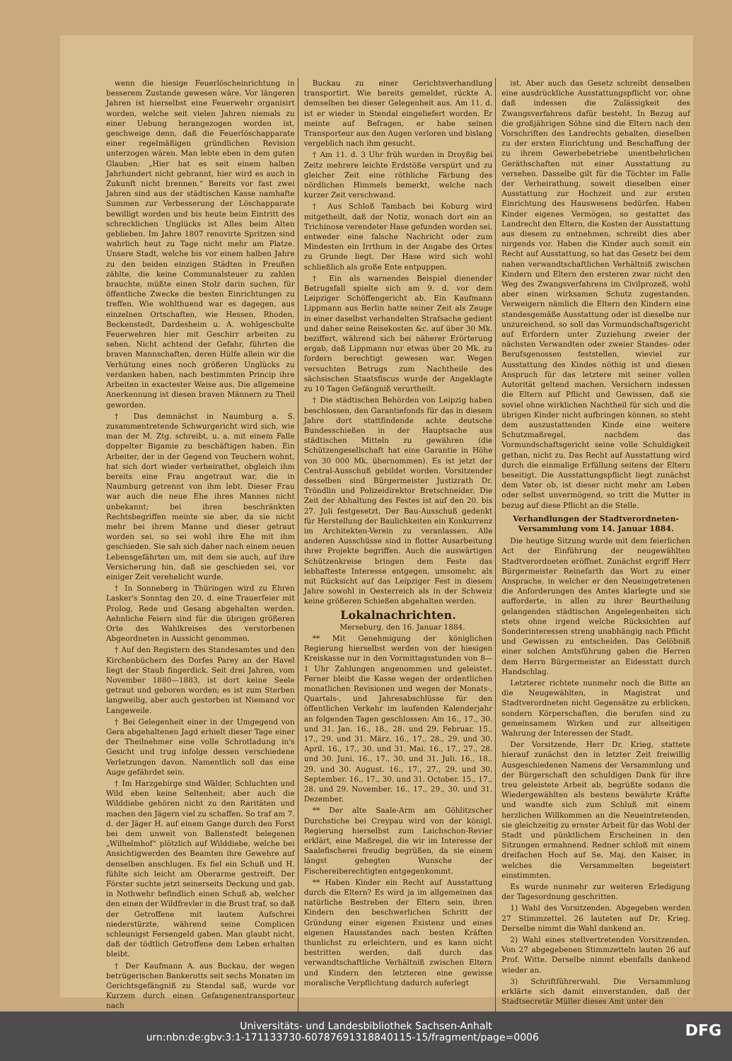wenn die hiesige Feuerlöscheinrichtung in besserem Zustande gewesen wäre. Vor längeren Jahren ist hierselbst eine Feuerwehr organisirt worden, welche seit vielen Jahren niemals zu einer Uebung herangezogen worden ist, geschweige denn, daß die Feuerlöschapparate einer regelmäßigen gründlichen Revision unterzogen wären. Man lebte eben in dem guten Glauben: „Hier hat es seit einem halben Jahrhundert nicht gebrannt, hier wird es auch in Zukunft nicht brennen.“ Bereits vor fast zwei Jahren sind aus der städtischen Kasse namhafte Summen zur Verbesserung der Löschapparate bewilligt worden und bis heute beim Eintritt des schrecklichen Unglücks ist Alles beim Alten geblieben. Im Jahre 1807 renovirte Spritzen sind wahrlich heut zu Tage nicht mehr am Platze. Unsere Stadt, welche bis vor einem halben Jahre zu den beiden einzigen Städten in Preußen zählte, die keine Communalsteuer zu zahlen brauchte, müßte einen Stolz darin suchen, für öffentliche Zwecke die besten Einrichtungen zu treffen. Wie wohlthuend war es dagegen, aus einzelnen Ortschaften, wie Hessen, Rhoden, Beckenstedt, Dardesheim u. A. wohlgeschulte Feuerwehren hier mit Geschirr arbeiten zu sehen. Nicht achtend der Gefahr, führten die braven Mannschaften, deren Hülfe allein wir die Verhütung eines noch größeren Unglücks zu verdanken haben, nach bestimmten Princip ihre Arbeiten in exactester Weise aus. Die allgemeine Anerkennung ist diesen braven Männern zu Theil geworden.
† Das demnächst in Naumburg a. S. zusammentretende Schwurgericht wird sich, wie man der M. Ztg. schreibt, u. a. mit einem Falle doppelter Bigamie zu beschäftigen haben. Ein Arbeiter, der in der Gegend von Teuchern wohnt, hat sich dort wieder verheirathet, obgleich ihm bereits eine Frau angetraut war, die in Naumburg getrennt von ihm lebt. Dieser Frau war auch die neue Ehe ihres Mannes nicht unbekannt; bei ihren beschränkten Rechtsbegriffen meinte sie aber, da sie nicht mehr bei ihrem Manne und dieser getraut worden sei, so sei wohl ihre Ehe mit ihm geschieden. Sie sah sich daher nach einem neuen Lebensgefährten um, mit dem sie auch, auf ihre Versicherung hin, daß sie geschieden sei, vor einiger Zeit verehelicht wurde.
† In Sonneberg in Thüringen wird zu Ehren Lasker's Sonntag den 20. d. eine Trauerfeier mit Prolog, Rede und Gesang abgehalten werden. Aehnliche Feiern sind für die übrigen größeren Orte des Wahlkreises des verstorbenen Abgeordneten in Aussicht genommen.
† Auf den Registern des Standesamtes und den Kirchenbüchern des Dorfes Parey an der Havel liegt der Staub fingerdick. Seit drei Jahren, vom November 1880—1883, ist dort keine Seele getraut und geboren worden; es ist zum Sterben langweilig, aber auch gestorben ist Niemand vor Langeweile.
† Bei Gelegenheit einer in der Umgegend von Gera abgehaltenen Jagd erhielt dieser Tage einer der Theilnehmer eine volle Schrotladung in's Gesicht und trug infolge dessen verschiedene Verletzungen davon. Namentlich soll das eine Auge gefährdet sein.
† Im Harzgebirge sind Wälder, Schluchten und Wild eben keine Seltenheit; aber auch die Wilddiebe gehören nicht zu den Raritäten und machen den Jägern viel zu schaffen. So traf am 7. d. der Jäger H. auf einem Gange durch den Forst bei dem unweit von Ballenstedt belegenen „Wilhelmhof“ plötzlich auf Wilddiebe, welche bei Ansichtigwerden des Beamten ihre Gewehre auf denselben anschlugen. Es fiel ein Schuß und H. fühlte sich leicht am Oberarme gestreift. Der Förster suchte jetzt seinerseits Deckung und gab, in Nothwehr befindlich einen Schuß ab, welcher den einen der Wildfrevler in die Brust traf, so daß der Getroffene mit lautem Aufschrei niederstürzte, während seine Complicen schleunigst Fersengeld gaben. Man glaubt nicht, daß der tödtlich Getroffene dem Leben erhalten bleibt.
† Der Kaufmann A. aus Buckau, der wegen betrügerischen Bankerotts seit sechs Monaten im Gerichtsgefängniß zu Stendal saß, wurde vor Kurzem durch einen Gefangenentransporteur nach
Buckau zu einer Gerichtsverhandlung transportirt. Wie bereits gemeldet, rückte A. demselben bei dieser Gelegenheit aus. Am 11. d. ist er wieder in Stendal eingeliefert worden. Er meinte auf Befragen, er habe seinen Transporteur aus den Augen verloren und bislang vergeblich nach ihm gesucht.
† Am 11. d. 3 Uhr früh wurden in Droyßig bei Zeitz mehrere leichte Erdstöße verspürt und zu gleicher Zeit eine röthliche Färbung des nördlichen Himmels bemerkt, welche nach kurzer Zeit verschwand.
† Aus Schloß Tambach bei Koburg wird mitgetheilt, daß der Notiz, wonach dort ein an Trichinose verendeter Hase gefunden worden sei, entweder eine falsche Nachricht oder zum Mindesten ein Irrthum in der Angabe des Ortes zu Grunde liegt. Der Hase wird sich wohl schließlich als große Ente entpuppen.
† Ein als warnendes Beispiel dienender Betrugsfall spielte sich am 9. d. vor dem Leipziger Schöffengericht ab. Ein Kaufmann Lippmann aus Berlin hatte seiner Zeit als Zeuge in einer daselbst verhandelten Strafsache gedient und daher seine Reisekosten &c. auf über 30 Mk. beziffert, während sich bei näherer Erörterung ergab, daß Lippmann nur etwas über 20 Mk. zu fordern berechtigt gewesen war. Wegen versuchten Betrugs zum Nachtheile des sächsischen Staatsfiscus wurde der Angeklagte zu 10 Tagen Gefängniß verurtheilt.
† Die städtischen Behörden von Leipzig haben beschlossen, den Garantiefonds für das in diesem Jahre dort stattfindende achte deutsche Bundesschießen in der Hauptsache aus städtischen Mitteln zu gewähren (die Schützengesellschaft hat eine Garantie in Höhe von 30 000 Mk. übernommen). Es ist jetzt der Central-Ausschuß gebildet worden. Vorsitzender desselben sind Bürgermeister Justizrath Dr. Tröndlin und Polizeidirektor Bretschneider. Die Zeit der Abhaltung des Festes ist auf den 20. bis 27. Juli festgesetzt. Der Bau-Ausschuß gedenkt für Herstellung der Baulichkeiten ein Konkurrenz im Architekten-Verein zu veranlassen. Alle anderen Ausschüsse sind in flotter Ausarbeitung ihrer Projekte begriffen. Auch die auswärtigen Schützenkreise bringen dem Feste das lebhafteste Interesse entgegen, umsomehr, als mit Rücksicht auf das Leipziger Fest in diesem Jahre sowohl in Oesterreich als in der Schweiz keine größeren Schießen abgehalten werden.
Lokalnachrichten.
Merseburg, den 16. Januar 1884.
** Mit Genehmigung der königlichen Regierung hierselbst werden von der hiesigen Kreiskasse nur in den Vormittagsstunden von 8—1 Uhr Zahlungen angenommen und geleistet. Ferner bleibt die Kasse wegen der ordentlichen monatlichen Revisionen und wegen der Monats-, Quartals-, und Jahresabschlüsse für den öffentlichen Verkehr im laufenden Kalenderjahr an folgenden Tagen geschlossen: Am 16., 17., 30. und 31. Jan. 16., 18., 28. und 29. Februar. 15., 17., 29. und 31. März. 16., 17., 28., 29. und 30. April. 16., 17., 30. und 31. Mai. 16., 17., 27., 28. und 30. Juni. 16., 17., 30. und 31. Juli. 16., 18., 29. und 30. August. 16., 17., 27., 29. und 30. September. 16., 17., 30. und 31. October. 15., 17., 28. und 29. November. 16., 17., 29., 30. und 31. Dezember.
** Der alte Saale-Arm am Göhlitzscher Durchstiche bei Creypau wird von der königl. Regierung hierselbst zum Laichschon-Revier erklärt, eine Maßregel, die wir im Interesse der Saalefischerei freudig begrüßen, da sie einem längst gehegten Wunsche der Fischereiberechtigten entgegenkommt.
** Haben Kinder ein Recht auf Ausstattung durch die Eltern? Es wird ja im allgemeinen das natürliche Bestreben der Eltern sein, ihren Kindern den beschwerlichen Schritt der Gründung einer eigenen Existenz und eines eigenen Hausstandes nach besten Kräften thunlichst zu erleichtern, und es kann nicht bestritten werden, daß durch das verwandtschaftliche Verhältniß zwischen Eltern und Kindern den letzteren eine gewisse moralische Verpflichtung dadurch auferlegt
ist. Aber auch das Gesetz schreibt denselben eine ausdrückliche Ausstattungspflicht vor, ohne daß indessen die Zulässigkeit des Zwangsverfahrens dafür besteht. In Bezug auf die großjährigen Söhne sind die Eltern nach den Vorschriften des Landrechts gehalten, dieselben zu der ersten Einrichtung und Beschaffung der zu ihrem Gewerbebetriebe unentbehrlichen Geräthschaften mit einer Ausstattung zu versehen. Dasselbe gilt für die Töchter im Falle der Verheirathung, soweit dieselben einer Ausstattung zur Hochzeit und zur ersten Einrichtung des Hauswesens bedürfen. Haben Kinder eigenes Vermögen, so gestattet das Landrecht den Eltern, die Kosten der Ausstattung aus diesem zu entnehmen, schreibt dies aber nirgends vor. Haben die Kinder auch somit ein Recht auf Ausstattung, so hat das Gesetz bei dem nahen verwandtschaftlichen Verhältniß zwischen Kindern und Eltern den ersteren zwar nicht den Weg des Zwangsverfahrens im Civilprozeß, wohl aber einen wirksamen Schutz zugestanden. Verweigern nämlich die Eltern den Kindern eine standesgemäße Ausstattung oder ist dieselbe nur unzureichend, so soll das Vormundschaftsgericht auf Erfordern unter Zuziehung zweier der nächsten Verwandten oder zweier Standes- oder Berufsgenossen feststellen, wieviel zur Ausstattung des Kindes nöthig ist und diesen Anspruch für das letztere mit seiner vollen Autorität geltend machen. Versichern indessen die Eltern auf Pflicht und Gewissen, daß sie soviel ohne wirklichen Nachtheil für sich und die übrigen Kinder nicht aufbringen können, so steht dem auszustattenden Kinde eine weitere Schutzmaßregel, nachdem das Vormundschaftsgericht seine volle Schuldigkeit gethan, nicht zu. Das Recht auf Ausstattung wird durch die einmalige Erfüllung seitens der Eltern beseitigt. Die Ausstattungspflicht liegt zunächst dem Vater ob, ist dieser nicht mehr am Leben oder selbst unvermögend, so tritt die Mutter in bezug auf diese Pflicht an die Stelle.
Verhandlungen der Stadtverordneten-Versammlung vom 14. Januar 1884.
Die heutige Sitzung wurde mit dem feierlichen Act der Einführung der neugewählten Stadtverordneten eröffnet. Zunächst ergriff Herr Bürgermeister Reinefarth das Wort zu einer Ansprache, in welcher er den Neueingetretenen die Anforderungen des Amtes klarlegte und sie aufforderte, in allen zu ihrer Beurtheilung gelangenden städtischen Angelegenheiten sich stets ohne irgend welche Rücksichten auf Sonderinteressen streng unabhängig nach Pflicht und Gewissen zu entscheiden. Das Gelöbniß einer solchen Amtsführung gaben die Herren dem Herrn Bürgermeister an Eidesstatt durch Handschlag.
Letzterer richtete nunmehr noch die Bitte an die Neugewählten, in Magistrat und Stadtverordneten nicht Gegensätze zu erblicken, sondern Körperschaften, die berufen sind zu gemeinsamem Wirken und zur allseitigen Wahrung der Interessen der Stadt.
Der Vorsitzende, Herr Dr. Krieg, stattete hierauf zunächst den in letzter Zeit freiwillig Ausgeschiedenen Namens der Versammlung und der Bürgerschaft den schuldigen Dank für ihre treu geleistete Arbeit ab, begrüßte sodann die Wiedergewählten als bestens bewährte Kräfte und wandte sich zum Schluß mit einem herzlichen Willkommen an die Neueintretenden, sie gleichzeitig zu ernster Arbeit für das Wohl der Stadt und pünktlichem Erscheinen in den Sitzungen ermahnend. Redner schloß mit einem dreifachen Hoch auf Se. Maj. den Kaiser, in welches die Versammelten begeistert einstimmten.
Es wurde nunmehr zur weiteren Erledigung der Tagesordnung geschritten.
1) Wahl des Vorsitzenden. Abgegeben werden 27 Stimmzettel. 26 lauteten auf Dr. Krieg. Derselbe nimmt die Wahl dankend an.
2) Wahl eines stellvertretenden Vorsitzenden. Von 27 abgegebenen Stimmzetteln lauten 26 auf Prof. Witte. Derselbe nimmt ebenfalls dankend wieder an.
3) Schriftführerwahl. Die Versammlung erklärte sich damit einverstanden, daß der Stadtsecretär Müller dieses Amt unter den
Universitäts- und Landesbibliothek Sachsen-Anhalt
urn:nbn:de:gbv:3:1-171133730-60787691318840115-15/fragment/page=0006 DFG